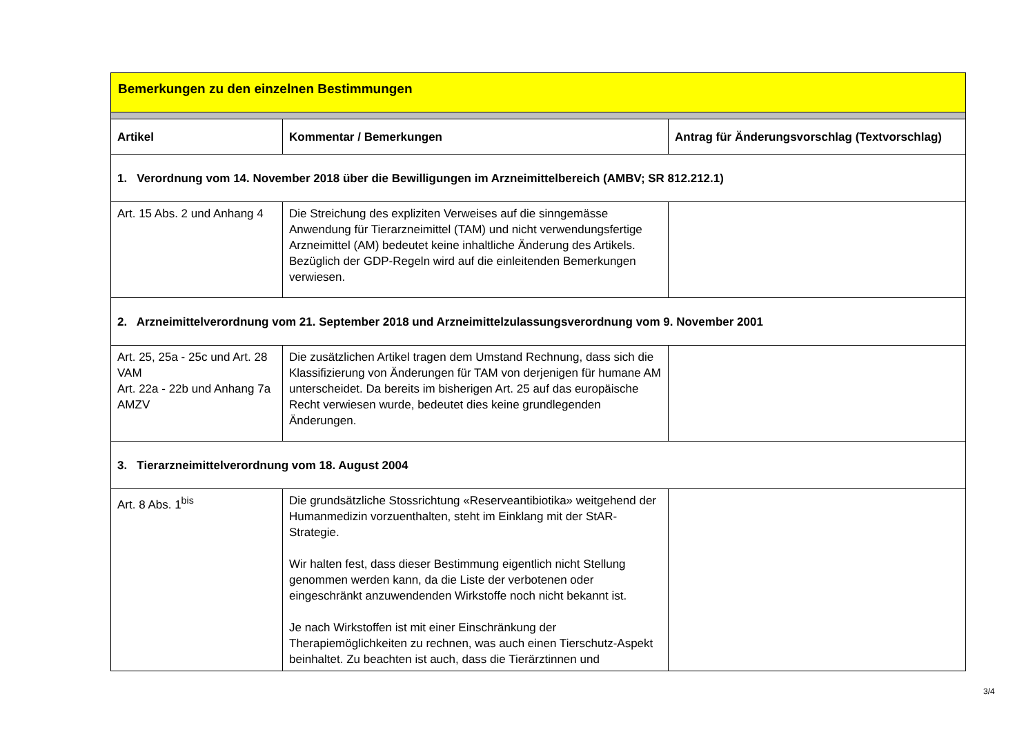Bemerkungen zu den einzelnen Bestimmungen
| Artikel | Kommentar / Bemerkungen | Antrag für Änderungsvorschlag (Textvorschlag) |
| --- | --- | --- |
| 1. Verordnung vom 14. November 2018 über die Bewilligungen im Arzneimittelbereich (AMBV; SR 812.212.1) | | |
| Art. 15 Abs. 2 und Anhang 4 | Die Streichung des expliziten Verweises auf die sinngemässe Anwendung für Tierarzneimittel (TAM) und nicht verwendungsfertige Arzneimittel (AM) bedeutet keine inhaltliche Änderung des Artikels. Bezüglich der GDP-Regeln wird auf die einleitenden Bemerkungen verwiesen. | |
| 2. Arzneimittelverordnung vom 21. September 2018 und Arzneimittelzulassungsverordnung vom 9. November 2001 | | |
| Art. 25, 25a - 25c und Art. 28 VAM Art. 22a - 22b und Anhang 7a AMZV | Die zusätzlichen Artikel tragen dem Umstand Rechnung, dass sich die Klassifizierung von Änderungen für TAM von derjenigen für humane AM unterscheidet. Da bereits im bisherigen Art. 25 auf das europäische Recht verwiesen wurde, bedeutet dies keine grundlegenden Änderungen. | |
| 3. Tierarzneimittelverordnung vom 18. August 2004 | | |
| Art. 8 Abs. 1<sup>bis</sup> | Die grundsätzliche Stossrichtung «Reserveantibiotika» weitgehend der Humanmedizin vorzuenthalten, steht im Einklang mit der StAR-Strategie. Wir halten fest, dass dieser Bestimmung eigentlich nicht Stellung genommen werden kann, da die Liste der verbotenen oder eingeschränkt anzuwendenden Wirkstoffe noch nicht bekannt ist. Je nach Wirkstoffen ist mit einer Einschränkung der Therapiemöglichkeiten zu rechnen, was auch einen Tierschutz-Aspekt beinhaltet. Zu beachten ist auch, dass die Tierärztinnen und | |
3/4